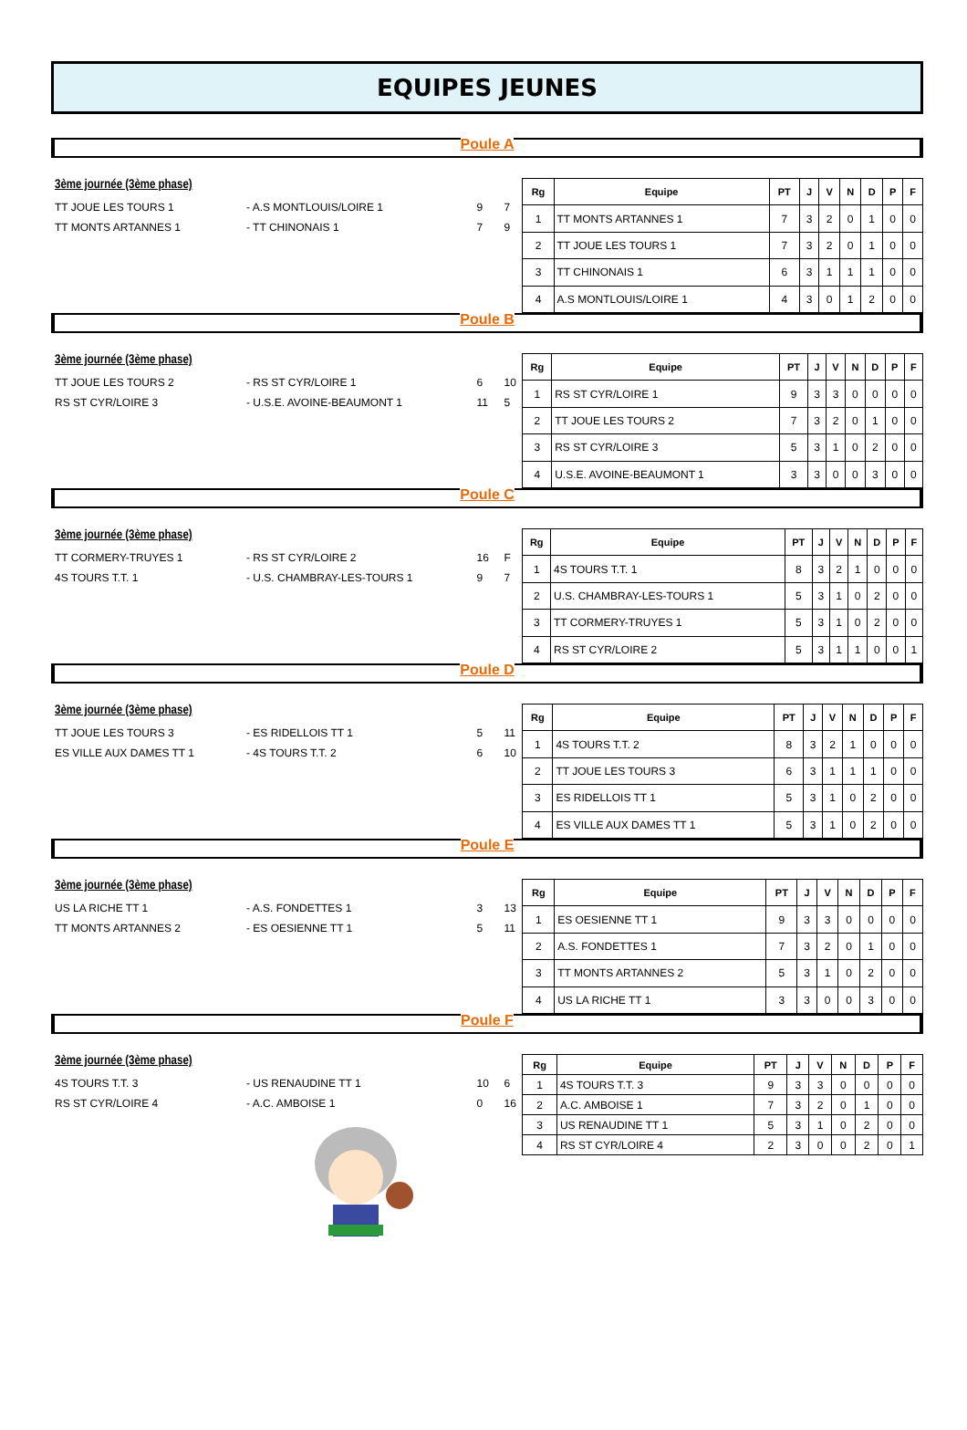EQUIPES JEUNES
Poule A
3ème journée (3ème phase)
| TT JOUE LES TOURS 1 | - A.S MONTLOUIS/LOIRE 1 | 9 | 7 |
| TT MONTS ARTANNES 1 | - TT CHINONAIS 1 | 7 | 9 |
| Rg | Equipe | PT | J | V | N | D | P | F |
| --- | --- | --- | --- | --- | --- | --- | --- | --- |
| 1 | TT MONTS ARTANNES 1 | 7 | 3 | 2 | 0 | 1 | 0 | 0 |
| 2 | TT JOUE LES TOURS 1 | 7 | 3 | 2 | 0 | 1 | 0 | 0 |
| 3 | TT CHINONAIS 1 | 6 | 3 | 1 | 1 | 1 | 0 | 0 |
| 4 | A.S MONTLOUIS/LOIRE 1 | 4 | 3 | 0 | 1 | 2 | 0 | 0 |
Poule B
3ème journée (3ème phase)
| TT JOUE LES TOURS 2 | - RS ST CYR/LOIRE 1 | 6 | 10 |
| RS ST CYR/LOIRE 3 | - U.S.E. AVOINE-BEAUMONT 1 | 11 | 5 |
| Rg | Equipe | PT | J | V | N | D | P | F |
| --- | --- | --- | --- | --- | --- | --- | --- | --- |
| 1 | RS ST CYR/LOIRE 1 | 9 | 3 | 3 | 0 | 0 | 0 | 0 |
| 2 | TT JOUE LES TOURS 2 | 7 | 3 | 2 | 0 | 1 | 0 | 0 |
| 3 | RS ST CYR/LOIRE 3 | 5 | 3 | 1 | 0 | 2 | 0 | 0 |
| 4 | U.S.E. AVOINE-BEAUMONT 1 | 3 | 3 | 0 | 0 | 3 | 0 | 0 |
Poule C
3ème journée (3ème phase)
| TT CORMERY-TRUYES 1 | - RS ST CYR/LOIRE 2 | 16 | F |
| 4S TOURS T.T. 1 | - U.S. CHAMBRAY-LES-TOURS 1 | 9 | 7 |
| Rg | Equipe | PT | J | V | N | D | P | F |
| --- | --- | --- | --- | --- | --- | --- | --- | --- |
| 1 | 4S TOURS T.T. 1 | 8 | 3 | 2 | 1 | 0 | 0 | 0 |
| 2 | U.S. CHAMBRAY-LES-TOURS 1 | 5 | 3 | 1 | 0 | 2 | 0 | 0 |
| 3 | TT CORMERY-TRUYES 1 | 5 | 3 | 1 | 0 | 2 | 0 | 0 |
| 4 | RS ST CYR/LOIRE 2 | 5 | 3 | 1 | 1 | 0 | 0 | 1 |
Poule D
3ème journée (3ème phase)
| TT JOUE LES TOURS 3 | - ES RIDELLOIS TT 1 | 5 | 11 |
| ES VILLE AUX DAMES TT 1 | - 4S TOURS T.T. 2 | 6 | 10 |
| Rg | Equipe | PT | J | V | N | D | P | F |
| --- | --- | --- | --- | --- | --- | --- | --- | --- |
| 1 | 4S TOURS T.T. 2 | 8 | 3 | 2 | 1 | 0 | 0 | 0 |
| 2 | TT JOUE LES TOURS 3 | 6 | 3 | 1 | 1 | 1 | 0 | 0 |
| 3 | ES RIDELLOIS TT 1 | 5 | 3 | 1 | 0 | 2 | 0 | 0 |
| 4 | ES VILLE AUX DAMES TT 1 | 5 | 3 | 1 | 0 | 2 | 0 | 0 |
Poule E
3ème journée (3ème phase)
| US LA RICHE TT 1 | - A.S. FONDETTES 1 | 3 | 13 |
| TT MONTS ARTANNES 2 | - ES OESIENNE TT 1 | 5 | 11 |
| Rg | Equipe | PT | J | V | N | D | P | F |
| --- | --- | --- | --- | --- | --- | --- | --- | --- |
| 1 | ES OESIENNE TT 1 | 9 | 3 | 3 | 0 | 0 | 0 | 0 |
| 2 | A.S. FONDETTES 1 | 7 | 3 | 2 | 0 | 1 | 0 | 0 |
| 3 | TT MONTS ARTANNES 2 | 5 | 3 | 1 | 0 | 2 | 0 | 0 |
| 4 | US LA RICHE TT 1 | 3 | 3 | 0 | 0 | 3 | 0 | 0 |
Poule F
3ème journée (3ème phase)
| 4S TOURS T.T. 3 | - US RENAUDINE TT 1 | 10 | 6 |
| RS ST CYR/LOIRE 4 | - A.C. AMBOISE 1 | 0 | 16 |
| Rg | Equipe | PT | J | V | N | D | P | F |
| --- | --- | --- | --- | --- | --- | --- | --- | --- |
| 1 | 4S TOURS T.T. 3 | 9 | 3 | 3 | 0 | 0 | 0 | 0 |
| 2 | A.C. AMBOISE 1 | 7 | 3 | 2 | 0 | 1 | 0 | 0 |
| 3 | US RENAUDINE TT 1 | 5 | 3 | 1 | 0 | 2 | 0 | 0 |
| 4 | RS ST CYR/LOIRE 4 | 2 | 3 | 0 | 0 | 2 | 0 | 1 |